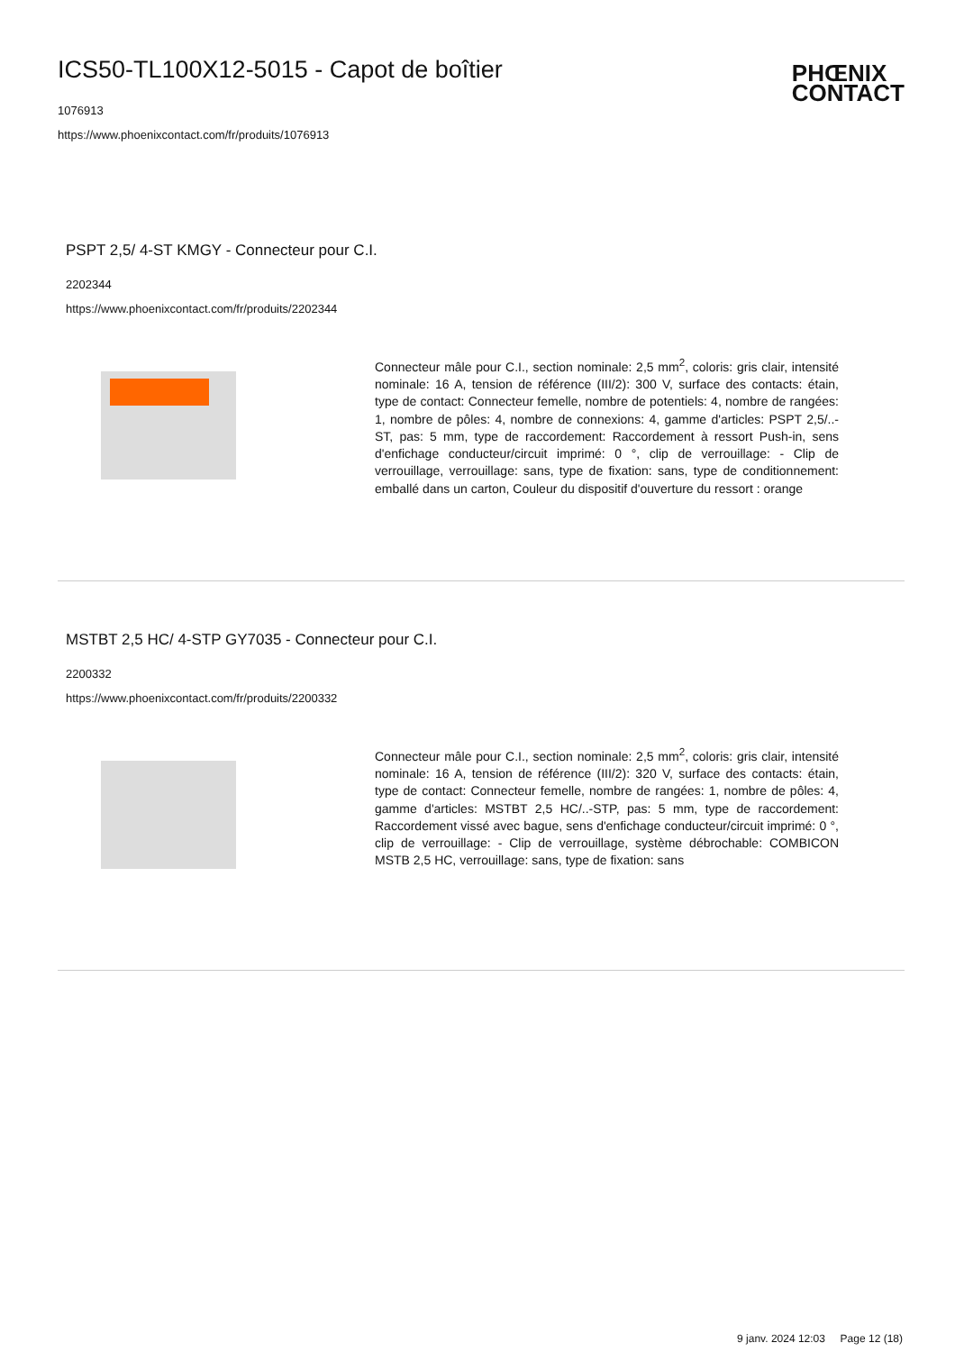ICS50-TL100X12-5015 - Capot de boîtier
1076913
https://www.phoenixcontact.com/fr/produits/1076913
PHŒNIX
CONTACT
PSPT 2,5/ 4-ST KMGY - Connecteur pour C.I.
2202344
https://www.phoenixcontact.com/fr/produits/2202344
Connecteur mâle pour C.I., section nominale: 2,5 mm<sup>2</sup>, coloris: gris clair, intensité nominale: 16 A, tension de référence (III/2): 300 V, surface des contacts: étain, type de contact: Connecteur femelle, nombre de potentiels: 4, nombre de rangées: 1, nombre de pôles: 4, nombre de connexions: 4, gamme d'articles: PSPT 2,5/..-ST, pas: 5 mm, type de raccordement: Raccordement à ressort Push-in, sens d'enfichage conducteur/circuit imprimé: 0 °, clip de verrouillage: - Clip de verrouillage, verrouillage: sans, type de fixation: sans, type de conditionnement: emballé dans un carton, Couleur du dispositif d'ouverture du ressort : orange
MSTBT 2,5 HC/ 4-STP GY7035 - Connecteur pour C.I.
2200332
https://www.phoenixcontact.com/fr/produits/2200332
Connecteur mâle pour C.I., section nominale: 2,5 mm<sup>2</sup>, coloris: gris clair, intensité nominale: 16 A, tension de référence (III/2): 320 V, surface des contacts: étain, type de contact: Connecteur femelle, nombre de rangées: 1, nombre de pôles: 4, gamme d'articles: MSTBT 2,5 HC/..-STP, pas: 5 mm, type de raccordement: Raccordement vissé avec bague, sens d'enfichage conducteur/circuit imprimé: 0 °, clip de verrouillage: - Clip de verrouillage, système débrochable: COMBICON MSTB 2,5 HC, verrouillage: sans, type de fixation: sans
9 janv. 2024 12:03 Page 12 (18)